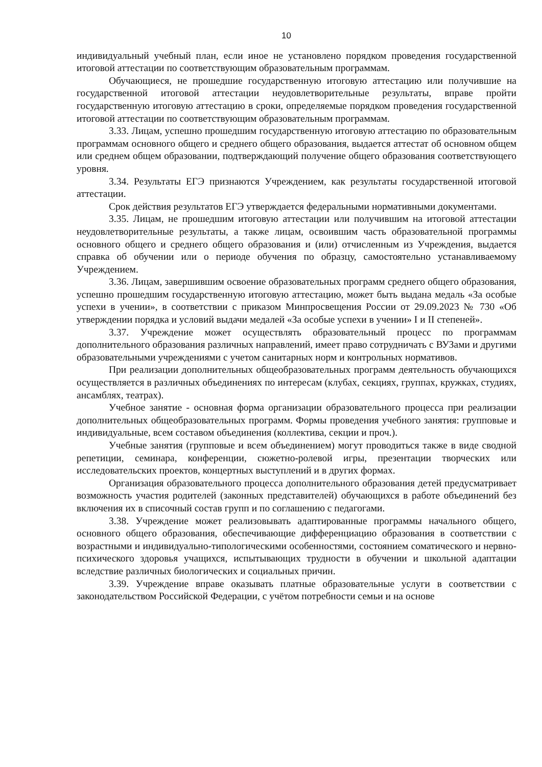10
индивидуальный учебный план, если иное не установлено порядком проведения государственной итоговой аттестации по соответствующим образовательным программам.
Обучающиеся, не прошедшие государственную итоговую аттестацию или получившие на государственной итоговой аттестации неудовлетворительные результаты, вправе пройти государственную итоговую аттестацию в сроки, определяемые порядком проведения государственной итоговой аттестации по соответствующим образовательным программам.
3.33. Лицам, успешно прошедшим государственную итоговую аттестацию по образовательным программам основного общего и среднего общего образования, выдается аттестат об основном общем или среднем общем образовании, подтверждающий получение общего образования соответствующего уровня.
3.34. Результаты ЕГЭ признаются Учреждением, как результаты государственной итоговой аттестации.
Срок действия результатов ЕГЭ утверждается федеральными нормативными документами.
3.35. Лицам, не прошедшим итоговую аттестации или получившим на итоговой аттестации неудовлетворительные результаты, а также лицам, освоившим часть образовательной программы основного общего и среднего общего образования и (или) отчисленным из Учреждения, выдается справка об обучении или о периоде обучения по образцу, самостоятельно устанавливаемому Учреждением.
3.36. Лицам, завершившим освоение образовательных программ среднего общего образования, успешно прошедшим государственную итоговую аттестацию, может быть выдана медаль «За особые успехи в учении», в соответствии с приказом Минпросвещения России от 29.09.2023 № 730 «Об утверждении порядка и условий выдачи медалей «За особые успехи в учении» I и II степеней».
3.37. Учреждение может осуществлять образовательный процесс по программам дополнительного образования различных направлений, имеет право сотрудничать с ВУЗами и другими образовательными учреждениями с учетом санитарных норм и контрольных нормативов.
При реализации дополнительных общеобразовательных программ деятельность обучающихся осуществляется в различных объединениях по интересам (клубах, секциях, группах, кружках, студиях, ансамблях, театрах).
Учебное занятие - основная форма организации образовательного процесса при реализации дополнительных общеобразовательных программ. Формы проведения учебного занятия: групповые и индивидуальные, всем составом объединения (коллектива, секции и проч.).
Учебные занятия (групповые и всем объединением) могут проводиться также в виде сводной репетиции, семинара, конференции, сюжетно-ролевой игры, презентации творческих или исследовательских проектов, концертных выступлений и в других формах.
Организация образовательного процесса дополнительного образования детей предусматривает возможность участия родителей (законных представителей) обучающихся в работе объединений без включения их в списочный состав групп и по соглашению с педагогами.
3.38. Учреждение может реализовывать адаптированные программы начального общего, основного общего образования, обеспечивающие дифференциацию образования в соответствии с возрастными и индивидуально-типологическими особенностями, состоянием соматического и нервно-психического здоровья учащихся, испытывающих трудности в обучении и школьной адаптации вследствие различных биологических и социальных причин.
3.39. Учреждение вправе оказывать платные образовательные услуги в соответствии с законодательством Российской Федерации, с учётом потребности семьи и на основе